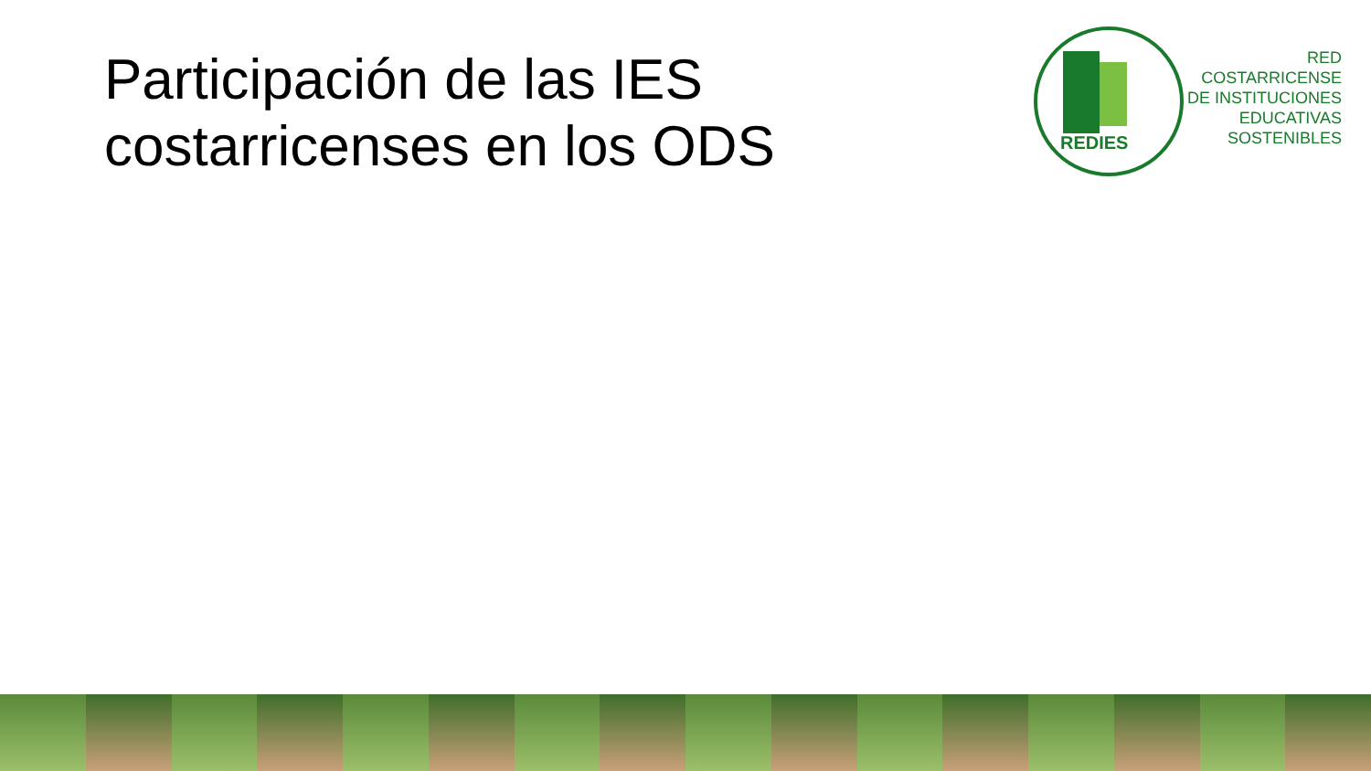Participación de las IES
costarricenses en los ODS
REDIES
RED
COSTARRICENSE
DE INSTITUCIONES
EDUCATIVAS
SOSTENIBLES